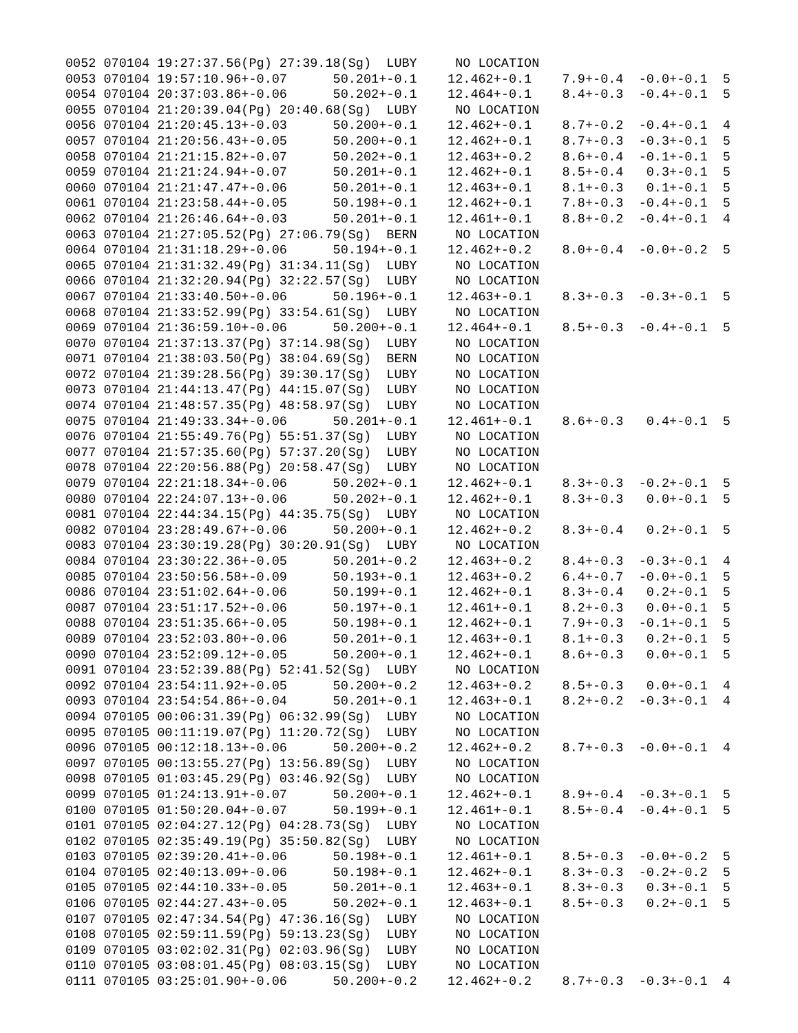0052 070104 19:27:37.56(Pg) 27:39.18(Sg)  LUBY     NO LOCATION
0053 070104 19:57:10.96+-0.07      50.201+-0.1    12.462+-0.1    7.9+-0.4  -0.0+-0.1  5
0054 070104 20:37:03.86+-0.06      50.202+-0.1    12.464+-0.1    8.4+-0.3  -0.4+-0.1  5
0055 070104 21:20:39.04(Pg) 20:40.68(Sg)  LUBY     NO LOCATION
0056 070104 21:20:45.13+-0.03      50.200+-0.1    12.462+-0.1    8.7+-0.2  -0.4+-0.1  4
0057 070104 21:20:56.43+-0.05      50.200+-0.1    12.462+-0.1    8.7+-0.3  -0.3+-0.1  5
0058 070104 21:21:15.82+-0.07      50.202+-0.1    12.463+-0.2    8.6+-0.4  -0.1+-0.1  5
0059 070104 21:21:24.94+-0.07      50.201+-0.1    12.462+-0.1    8.5+-0.4   0.3+-0.1  5
0060 070104 21:21:47.47+-0.06      50.201+-0.1    12.463+-0.1    8.1+-0.3   0.1+-0.1  5
0061 070104 21:23:58.44+-0.05      50.198+-0.1    12.462+-0.1    7.8+-0.3  -0.4+-0.1  5
0062 070104 21:26:46.64+-0.03      50.201+-0.1    12.461+-0.1    8.8+-0.2  -0.4+-0.1  4
0063 070104 21:27:05.52(Pg) 27:06.79(Sg)  BERN     NO LOCATION
0064 070104 21:31:18.29+-0.06      50.194+-0.1    12.462+-0.2    8.0+-0.4  -0.0+-0.2  5
0065 070104 21:31:32.49(Pg) 31:34.11(Sg)  LUBY     NO LOCATION
0066 070104 21:32:20.94(Pg) 32:22.57(Sg)  LUBY     NO LOCATION
0067 070104 21:33:40.50+-0.06      50.196+-0.1    12.463+-0.1    8.3+-0.3  -0.3+-0.1  5
0068 070104 21:33:52.99(Pg) 33:54.61(Sg)  LUBY     NO LOCATION
0069 070104 21:36:59.10+-0.06      50.200+-0.1    12.464+-0.1    8.5+-0.3  -0.4+-0.1  5
0070 070104 21:37:13.37(Pg) 37:14.98(Sg)  LUBY     NO LOCATION
0071 070104 21:38:03.50(Pg) 38:04.69(Sg)  BERN     NO LOCATION
0072 070104 21:39:28.56(Pg) 39:30.17(Sg)  LUBY     NO LOCATION
0073 070104 21:44:13.47(Pg) 44:15.07(Sg)  LUBY     NO LOCATION
0074 070104 21:48:57.35(Pg) 48:58.97(Sg)  LUBY     NO LOCATION
0075 070104 21:49:33.34+-0.06      50.201+-0.1    12.461+-0.1    8.6+-0.3   0.4+-0.1  5
0076 070104 21:55:49.76(Pg) 55:51.37(Sg)  LUBY     NO LOCATION
0077 070104 21:57:35.60(Pg) 57:37.20(Sg)  LUBY     NO LOCATION
0078 070104 22:20:56.88(Pg) 20:58.47(Sg)  LUBY     NO LOCATION
0079 070104 22:21:18.34+-0.06      50.202+-0.1    12.462+-0.1    8.3+-0.3  -0.2+-0.1  5
0080 070104 22:24:07.13+-0.06      50.202+-0.1    12.462+-0.1    8.3+-0.3   0.0+-0.1  5
0081 070104 22:44:34.15(Pg) 44:35.75(Sg)  LUBY     NO LOCATION
0082 070104 23:28:49.67+-0.06      50.200+-0.1    12.462+-0.2    8.3+-0.4   0.2+-0.1  5
0083 070104 23:30:19.28(Pg) 30:20.91(Sg)  LUBY     NO LOCATION
0084 070104 23:30:22.36+-0.05      50.201+-0.2    12.463+-0.2    8.4+-0.3  -0.3+-0.1  4
0085 070104 23:50:56.58+-0.09      50.193+-0.1    12.463+-0.2    6.4+-0.7  -0.0+-0.1  5
0086 070104 23:51:02.64+-0.06      50.199+-0.1    12.462+-0.1    8.3+-0.4   0.2+-0.1  5
0087 070104 23:51:17.52+-0.06      50.197+-0.1    12.461+-0.1    8.2+-0.3   0.0+-0.1  5
0088 070104 23:51:35.66+-0.05      50.198+-0.1    12.462+-0.1    7.9+-0.3  -0.1+-0.1  5
0089 070104 23:52:03.80+-0.06      50.201+-0.1    12.463+-0.1    8.1+-0.3   0.2+-0.1  5
0090 070104 23:52:09.12+-0.05      50.200+-0.1    12.462+-0.1    8.6+-0.3   0.0+-0.1  5
0091 070104 23:52:39.88(Pg) 52:41.52(Sg)  LUBY     NO LOCATION
0092 070104 23:54:11.92+-0.05      50.200+-0.2    12.463+-0.2    8.5+-0.3   0.0+-0.1  4
0093 070104 23:54:54.86+-0.04      50.201+-0.1    12.463+-0.1    8.2+-0.2  -0.3+-0.1  4
0094 070105 00:06:31.39(Pg) 06:32.99(Sg)  LUBY     NO LOCATION
0095 070105 00:11:19.07(Pg) 11:20.72(Sg)  LUBY     NO LOCATION
0096 070105 00:12:18.13+-0.06      50.200+-0.2    12.462+-0.2    8.7+-0.3  -0.0+-0.1  4
0097 070105 00:13:55.27(Pg) 13:56.89(Sg)  LUBY     NO LOCATION
0098 070105 01:03:45.29(Pg) 03:46.92(Sg)  LUBY     NO LOCATION
0099 070105 01:24:13.91+-0.07      50.200+-0.1    12.462+-0.1    8.9+-0.4  -0.3+-0.1  5
0100 070105 01:50:20.04+-0.07      50.199+-0.1    12.461+-0.1    8.5+-0.4  -0.4+-0.1  5
0101 070105 02:04:27.12(Pg) 04:28.73(Sg)  LUBY     NO LOCATION
0102 070105 02:35:49.19(Pg) 35:50.82(Sg)  LUBY     NO LOCATION
0103 070105 02:39:20.41+-0.06      50.198+-0.1    12.461+-0.1    8.5+-0.3  -0.0+-0.2  5
0104 070105 02:40:13.09+-0.06      50.198+-0.1    12.462+-0.1    8.3+-0.3  -0.2+-0.2  5
0105 070105 02:44:10.33+-0.05      50.201+-0.1    12.463+-0.1    8.3+-0.3   0.3+-0.1  5
0106 070105 02:44:27.43+-0.05      50.202+-0.1    12.463+-0.1    8.5+-0.3   0.2+-0.1  5
0107 070105 02:47:34.54(Pg) 47:36.16(Sg)  LUBY     NO LOCATION
0108 070105 02:59:11.59(Pg) 59:13.23(Sg)  LUBY     NO LOCATION
0109 070105 03:02:02.31(Pg) 02:03.96(Sg)  LUBY     NO LOCATION
0110 070105 03:08:01.45(Pg) 08:03.15(Sg)  LUBY     NO LOCATION
0111 070105 03:25:01.90+-0.06      50.200+-0.2    12.462+-0.2    8.7+-0.3  -0.3+-0.1  4